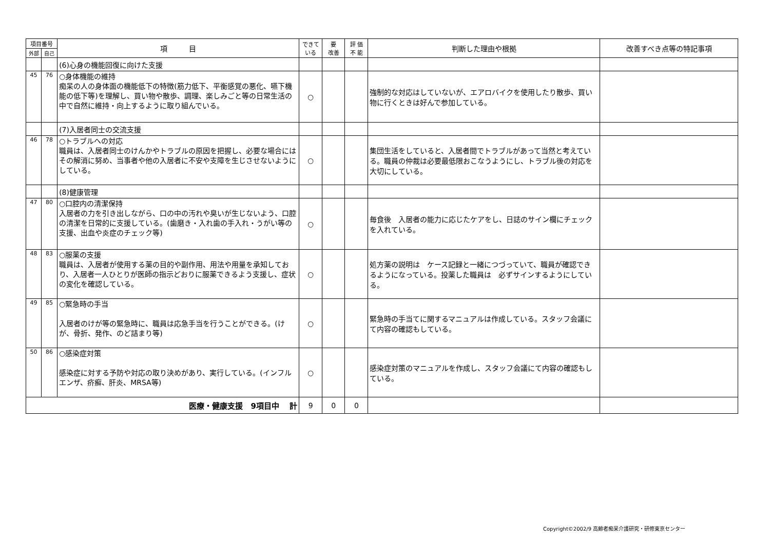| 項目番号 | | 項 目 | できて いる | 要 改善 | 評 価 不 能 | 判断した理由や根拠 | 改善すべき点等の特記事項 |
| --- | --- | --- | --- | --- | --- | --- | --- |
| 外部 | 自己 | | | | | | |
| | | (6)心身の機能回復に向けた支援 | | | | | |
| 45 | 76 | ○身体機能の維持 痴呆の人の身体面の機能低下の特徴(筋力低下、平衡感覚の悪化、嚥下機能の低下等)を理解し、買い物や散歩、調理、楽しみごと等の日常生活の中で自然に維持・向上するように取り組んでいる。 | ○ | | | 強制的な対応はしていないが、エアロバイクを使用したり散歩、買い物に行くときは好んで参加している。 | |
| | | (7)入居者同士の交流支援 | | | | | |
| 46 | 78 | ○トラブルへの対応 職員は、入居者同士のけんかやトラブルの原因を把握し、必要な場合にはその解消に努め、当事者や他の入居者に不安や支障を生じさせないようにしている。 | ○ | | | 集団生活をしていると、入居者間でトラブルがあって当然と考えている。職員の仲裁は必要最低限おこなうようにし、トラブル後の対応を大切にしている。 | |
| | | (8)健康管理 | | | | | |
| 47 | 80 | ○口腔内の清潔保持 入居者の力を引き出しながら、口の中の汚れや臭いが生じないよう、口腔の清潔を日常的に支援している。(歯磨き・入れ歯の手入れ・うがい等の支援、出血や炎症のチェック等) | ○ | | | 毎食後 入居者の能力に応じたケアをし、日誌のサイン欄にチェックを入れている。 | |
| 48 | 83 | ○服薬の支援 職員は、入居者が使用する薬の目的や副作用、用法や用量を承知しており、入居者一人ひとりが医師の指示どおりに服薬できるよう支援し、症状の変化を確認している。 | ○ | | | 処方薬の説明は ケース記録と一緒につづっていて、職員が確認できるようになっている。投薬した職員は 必ずサインするようにしている。 | |
| 49 | 85 | ○緊急時の手当 入居者のけが等の緊急時に、職員は応急手当を行うことができる。(けが、骨折、発作、のど詰まり等) | ○ | | | 緊急時の手当てに関するマニュアルは作成している。スタッフ会議にて内容の確認もしている。 | |
| 50 | 86 | ○感染症対策 感染症に対する予防や対応の取り決めがあり、実行している。(インフルエンザ、疥癬、肝炎、MRSA等) | ○ | | | 感染症対策のマニュアルを作成し、スタッフ会議にて内容の確認もしている。 | |
| 医療・健康支援 9項目中 計 | | | 9 | 0 | 0 | | |
Copyright©2002/9 高齢者痴呆介護研究・研修東京センター